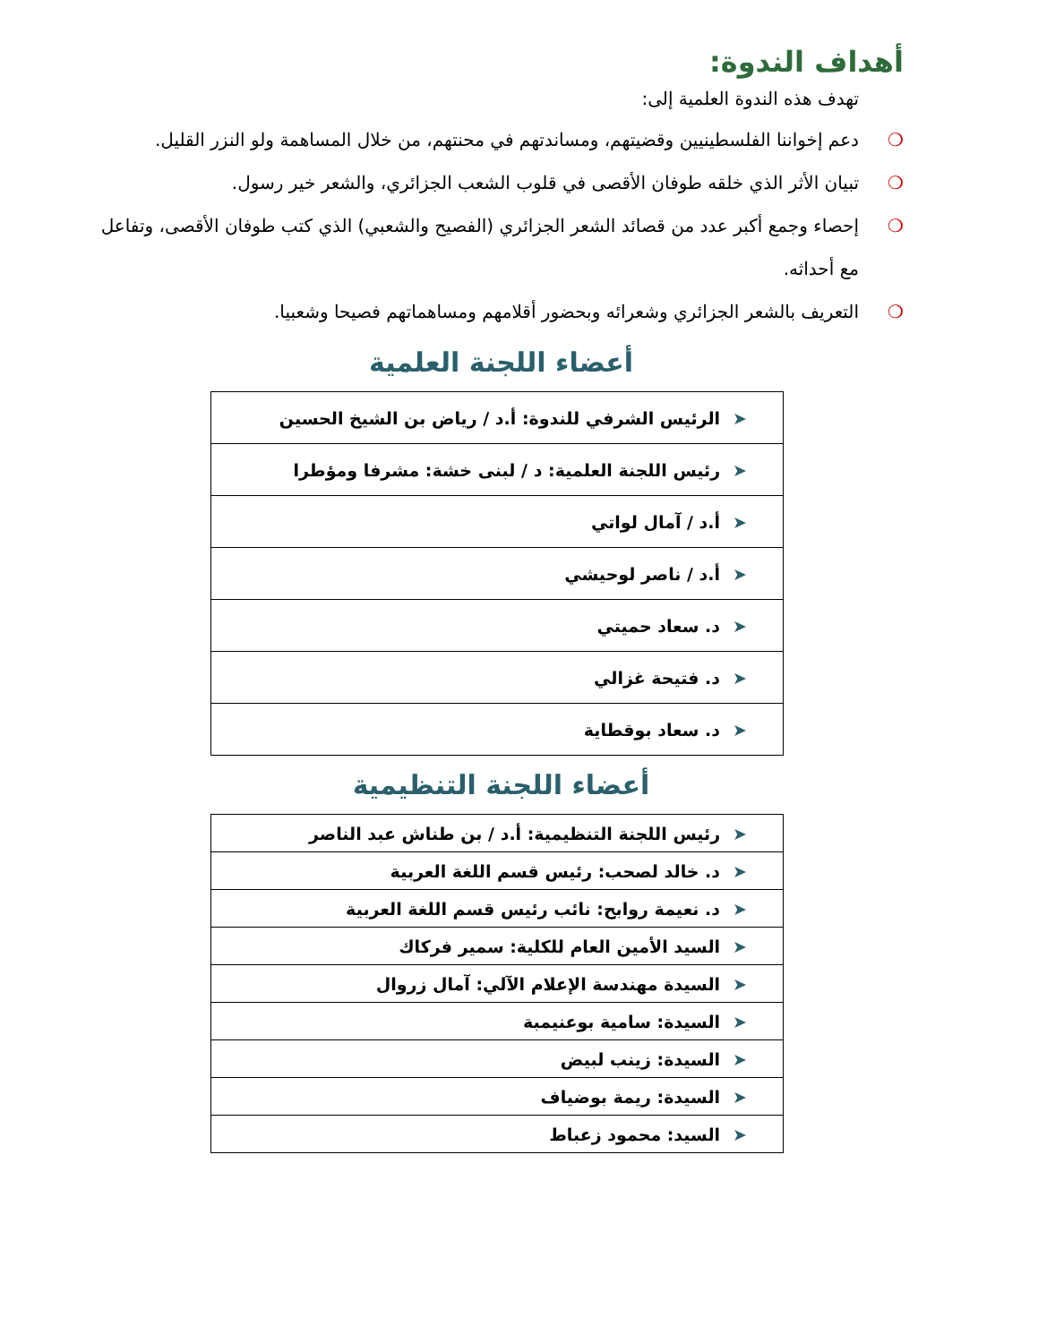أهداف الندوة:
تهدف هذه الندوة العلمية إلى:
❍ دعم إخواننا الفلسطينيين وقضيتهم، ومساندتهم في محنتهم، من خلال المساهمة ولو النزر القليل.
❍ تبيان الأثر الذي خلقه طوفان الأقصى في قلوب الشعب الجزائري، والشعر خير رسول.
❍ إحصاء وجمع أكبر عدد من قصائد الشعر الجزائري (الفصيح والشعبي) الذي كتب طوفان الأقصى، وتفاعل مع أحداثه.
❍ التعريف بالشعر الجزائري وشعرائه وبحضور أقلامهم ومساهماتهم فصيحا وشعبيا.
أعضاء اللجنة العلمية
| ➤ الرئيس الشرفي للندوة: أ.د / رياض بن الشيخ الحسين |
| ➤ رئيس اللجنة العلمية: د / لبنى خشة: مشرفا ومؤطرا |
| ➤ أ.د / آمال لواتي |
| ➤ أ.د / ناصر لوحيشي |
| ➤ د. سعاد حميتي |
| ➤ د. فتيحة غزالي |
| ➤ د. سعاد بوقطاية |
أعضاء اللجنة التنظيمية
| ➤ رئيس اللجنة التنظيمية: أ.د / بن طناش عبد الناصر |
| ➤ د. خالد لصحب: رئيس قسم اللغة العربية |
| ➤ د. نعيمة روابح: نائب رئيس قسم اللغة العربية |
| ➤ السيد الأمين العام للكلية: سمير فركاك |
| ➤ السيدة مهندسة الإعلام الآلي: آمال زروال |
| ➤ السيدة: سامية بوعنيمبة |
| ➤ السيدة: زينب لبيض |
| ➤ السيدة: ريمة بوضياف |
| ➤ السيد: محمود زعباط |